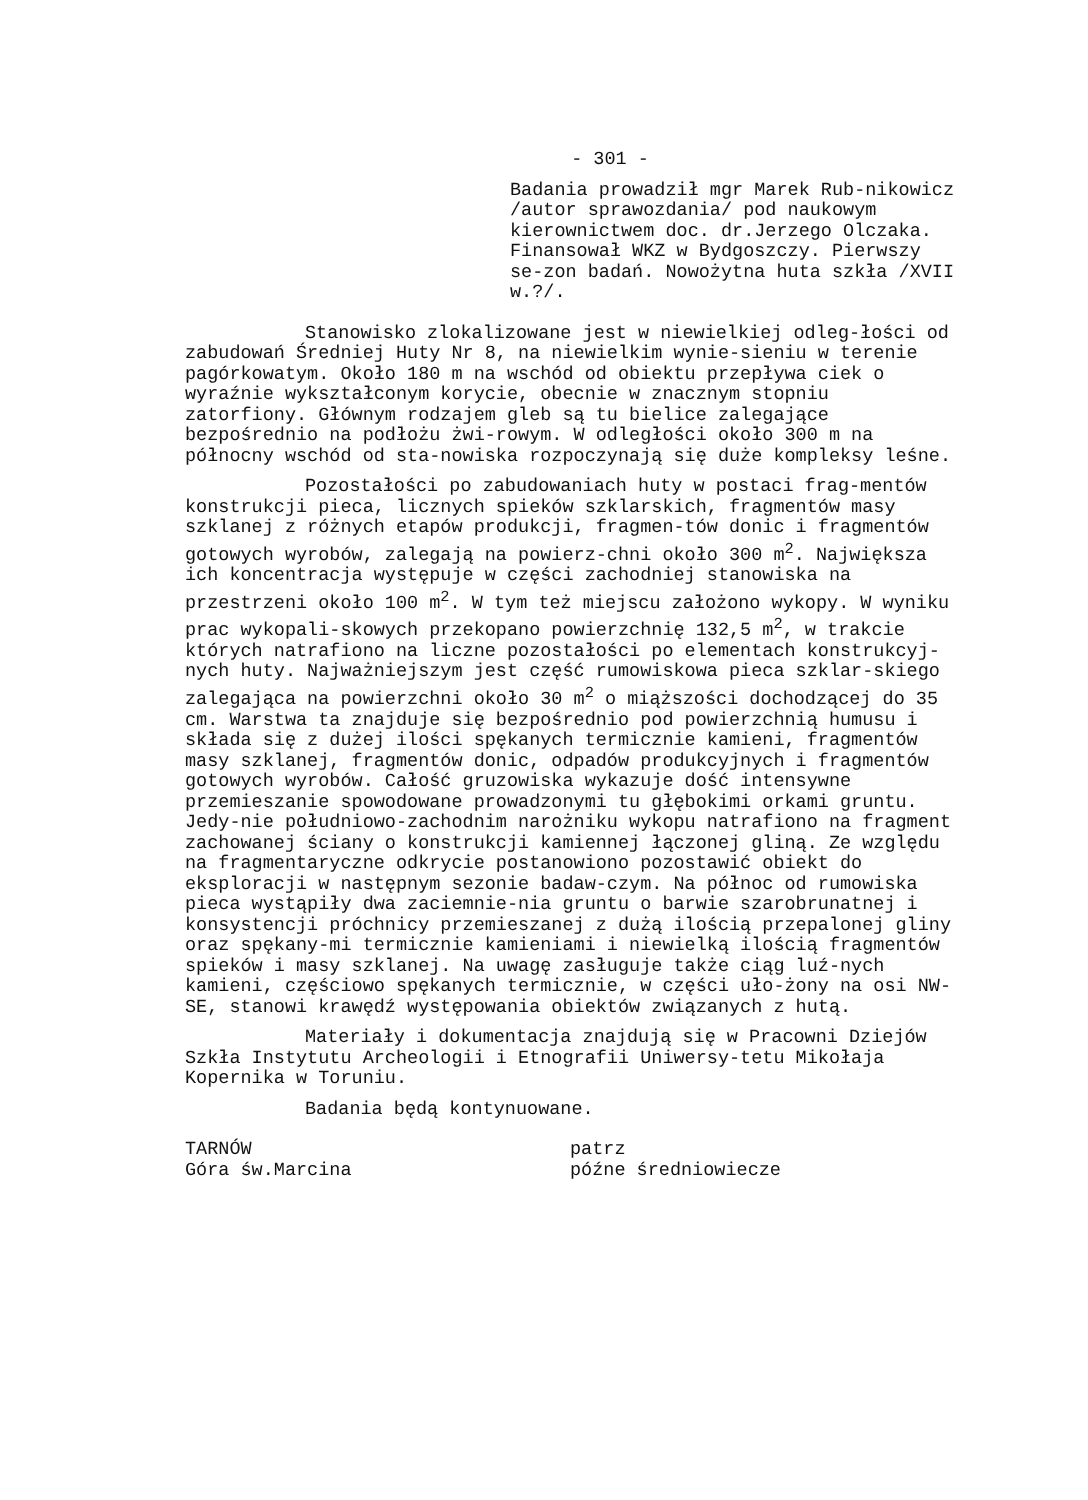- 301 -
Badania prowadził mgr Marek Rub-nikowicz /autor sprawozdania/ pod naukowym kierownictwem doc. dr.Jerzego Olczaka. Finansował WKZ w Bydgoszczy. Pierwszy se-zon badań. Nowożytna huta szkła /XVII w.?/.
Stanowisko zlokalizowane jest w niewielkiej odleg-łości od zabudowań Średniej Huty Nr 8, na niewielkim wynie-sieniu w terenie pagórkowatym. Około 180 m na wschód od obiektu przepływa ciek o wyraźnie wykształconym korycie, obecnie w znacznym stopniu zatorfiony. Głównym rodzajem gleb są tu bielice zalegające bezpośrednio na podłożu żwi-rowym. W odległości około 300 m na północny wschód od sta-nowiska rozpoczynają się duże kompleksy leśne.
Pozostałości po zabudowaniach huty w postaci frag-mentów konstrukcji pieca, licznych spieków szklarskich, fragmentów masy szklanej z różnych etapów produkcji, fragmen-tów donic i fragmentów gotowych wyrobów, zalegają na powierz-chni około 300 m<sup>2</sup>. Największa ich koncentracja występuje w części zachodniej stanowiska na przestrzeni około 100 m<sup>2</sup>. W tym też miejscu założono wykopy. W wyniku prac wykopali-skowych przekopano powierzchnię 132,5 m<sup>2</sup>, w trakcie których natrafiono na liczne pozostałości po elementach konstrukcyj-nych huty. Najważniejszym jest część rumowiskowa pieca szklar-skiego zalegająca na powierzchni około 30 m<sup>2</sup> o miąższości dochodzącej do 35 cm. Warstwa ta znajduje się bezpośrednio pod powierzchnią humusu i składa się z dużej ilości spękanych termicznie kamieni, fragmentów masy szklanej, fragmentów donic, odpadów produkcyjnych i fragmentów gotowych wyrobów. Całość gruzowiska wykazuje dość intensywne przemieszanie spowodowane prowadzonymi tu głębokimi orkami gruntu. Jedy-nie południowo-zachodnim narożniku wykopu natrafiono na fragment zachowanej ściany o konstrukcji kamiennej łączonej gliną. Ze względu na fragmentaryczne odkrycie postanowiono pozostawić obiekt do eksploracji w następnym sezonie badaw-czym. Na północ od rumowiska pieca wystąpiły dwa zaciemnie-nia gruntu o barwie szarobrunatnej i konsystencji próchnicy przemieszanej z dużą ilością przepalonej gliny oraz spękany-mi termicznie kamieniami i niewielką ilością fragmentów spieków i masy szklanej. Na uwagę zasługuje także ciąg luź-nych kamieni, częściowo spękanych termicznie, w części uło-żony na osi NW-SE, stanowi krawędź występowania obiektów związanych z hutą.
Materiały i dokumentacja znajdują się w Pracowni Dziejów Szkła Instytutu Archeologii i Etnografii Uniwersy-tetu Mikołaja Kopernika w Toruniu.
Badania będą kontynuowane.
TARNÓW
Góra św.Marcina
patrz
późne średniowiecze